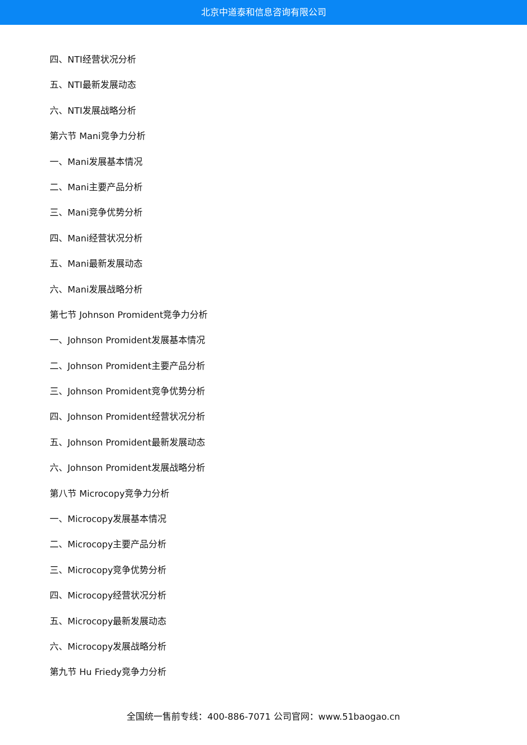北京中道泰和信息咨询有限公司
四、NTI经营状况分析
五、NTI最新发展动态
六、NTI发展战略分析
第六节 Mani竞争力分析
一、Mani发展基本情况
二、Mani主要产品分析
三、Mani竞争优势分析
四、Mani经营状况分析
五、Mani最新发展动态
六、Mani发展战略分析
第七节 Johnson Promident竞争力分析
一、Johnson Promident发展基本情况
二、Johnson Promident主要产品分析
三、Johnson Promident竞争优势分析
四、Johnson Promident经营状况分析
五、Johnson Promident最新发展动态
六、Johnson Promident发展战略分析
第八节 Microcopy竞争力分析
一、Microcopy发展基本情况
二、Microcopy主要产品分析
三、Microcopy竞争优势分析
四、Microcopy经营状况分析
五、Microcopy最新发展动态
六、Microcopy发展战略分析
第九节 Hu Friedy竞争力分析
全国统一售前专线：400-886-7071 公司官网：www.51baogao.cn